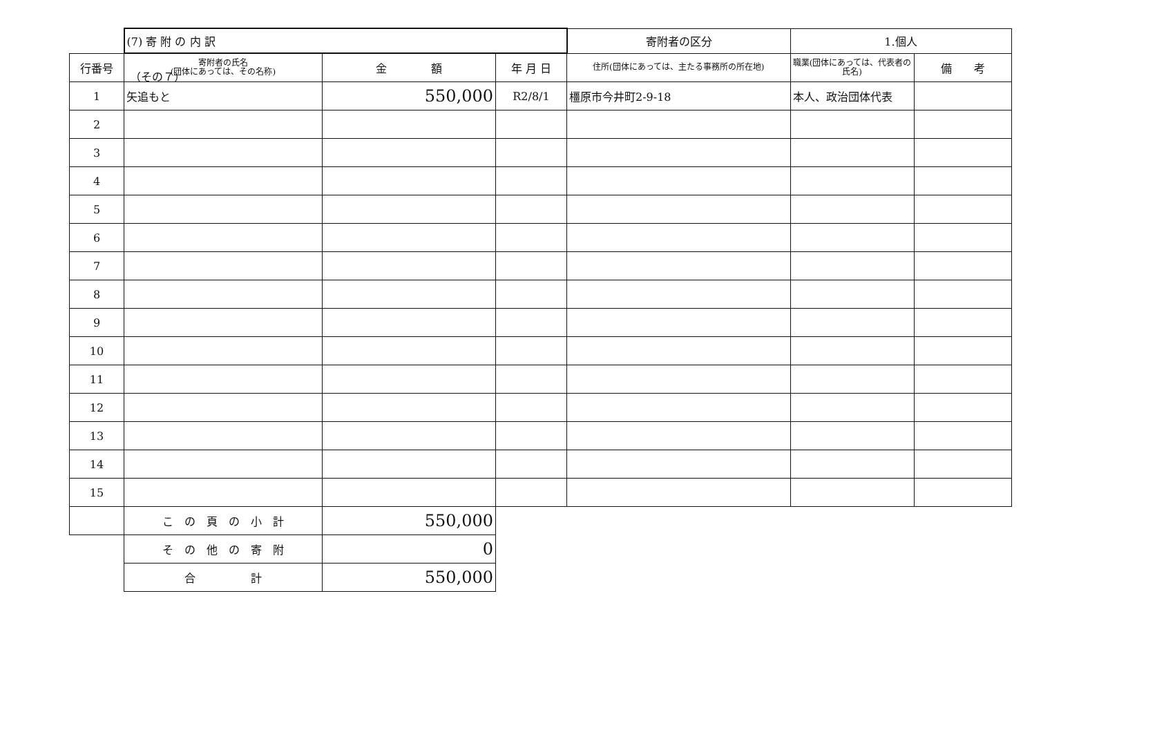（その７）
| | (7) 寄 附 の 内 訳 | | | 寄附者の区分 | 1.個人 | |
| 行番号 | 寄附者の氏名 (団体にあっては、その名称) | 金 額 | 年 月 日 | 住所(団体にあっては、主たる事務所の所在地) | 職業(団体にあっては、代表者の氏名) | 備 考 |
| 1 | 矢追もと | 550,000 | R2/8/1 | 橿原市今井町2-9-18 | 本人、政治団体代表 | |
| 2 | | | | | | |
| 3 | | | | | | |
| 4 | | | | | | |
| 5 | | | | | | |
| 6 | | | | | | |
| 7 | | | | | | |
| 8 | | | | | | |
| 9 | | | | | | |
| 10 | | | | | | |
| 11 | | | | | | |
| 12 | | | | | | |
| 13 | | | | | | |
| 14 | | | | | | |
| 15 | | | | | | |
| | こ の 頁 の 小 計 | 550,000 | | | | |
| | そ の 他 の 寄 附 | 0 | | | | |
| | 合 計 | 550,000 | | | | |